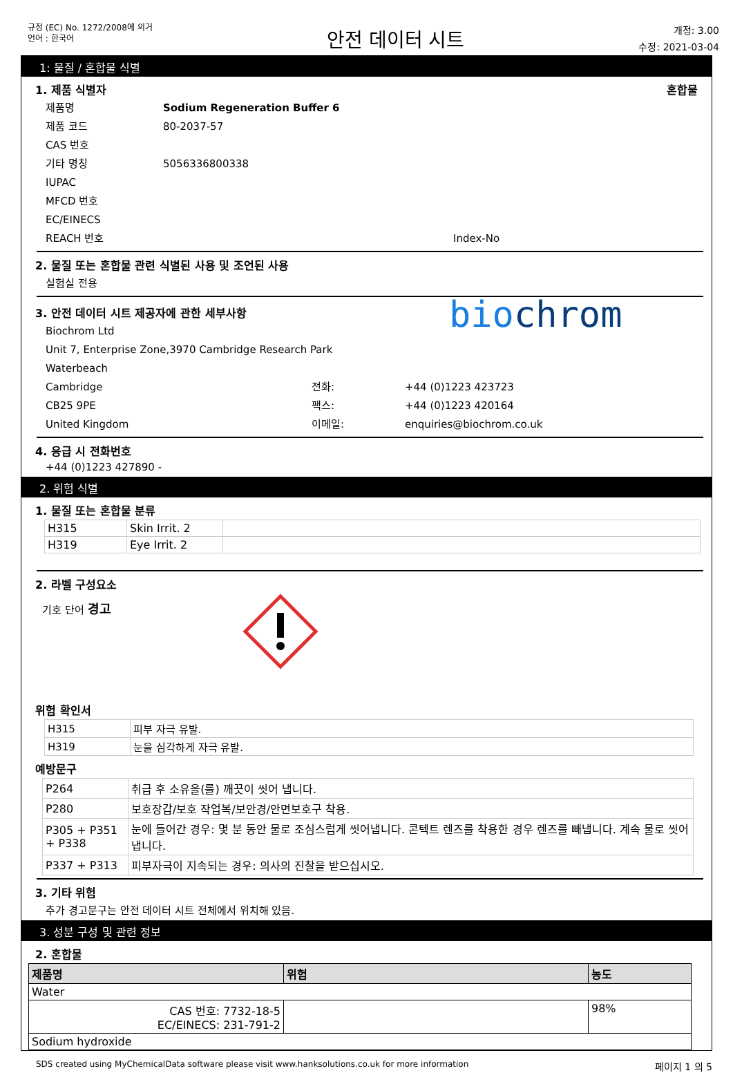규정 (EC) No. 1272/2008에 의거
언어 : 한국어
안전 데이터 시트
개정: 3.00
수정: 2021-03-04
1: 물질 / 혼합물 식별
1. 제품 식별자 혼합물
제품명 Sodium Regeneration Buffer 6
제품 코드 80-2037-57
CAS 번호
기타 명칭 5056336800338
IUPAC
MFCD 번호
EC/EINECS
REACH 번호 Index-No
2. 물질 또는 혼합물 관련 식별된 사용 및 조언된 사용
실험실 전용
3. 안전 데이터 시트 제공자에 관한 세부사항
Biochrom Ltd
Unit 7, Enterprise Zone,3970 Cambridge Research Park
Waterbeach
Cambridge 전화: +44 (0)1223 423723
CB25 9PE 팩스: +44 (0)1223 420164
United Kingdom 이메일: enquiries@biochrom.co.uk
biochrom
4. 응급 시 전화번호
+44 (0)1223 427890 -
2. 위험 식별
1. 물질 또는 혼합물 분류
| H315 | Skin Irrit. 2 | |
| H319 | Eye Irrit. 2 | |
2. 라벨 구성요소
기호 단어 경고
위험 확인서
| H315 | 피부 자극 유발. |
| H319 | 눈을 심각하게 자극 유발. |
예방문구
| P264 | 취급 후 소유을(를) 깨끗이 씻어 냅니다. |
| P280 | 보호장갑/보호 작업복/보안경/안면보호구 착용. |
| P305 + P351 + P338 | 눈에 들어간 경우: 몇 분 동안 물로 조심스럽게 씻어냅니다. 콘텍트 렌즈를 착용한 경우 렌즈를 빼냅니다. 계속 물로 씻어냅니다. |
| P337 + P313 | 피부자극이 지속되는 경우: 의사의 진찰을 받으십시오. |
3. 기타 위험
추가 경고문구는 안전 데이터 시트 전체에서 위치해 있음.
3. 성분 구성 및 관련 정보
2. 혼합물
| 제품명 | 위험 | 농도 |
| --- | --- | --- |
| Water | | |
| CAS 번호: 7732-18-5 EC/EINECS: 231-791-2 | | 98% |
| Sodium hydroxide | | |
SDS created using MyChemicalData software please visit www.hanksolutions.co.uk for more information 페이지 1 의 5